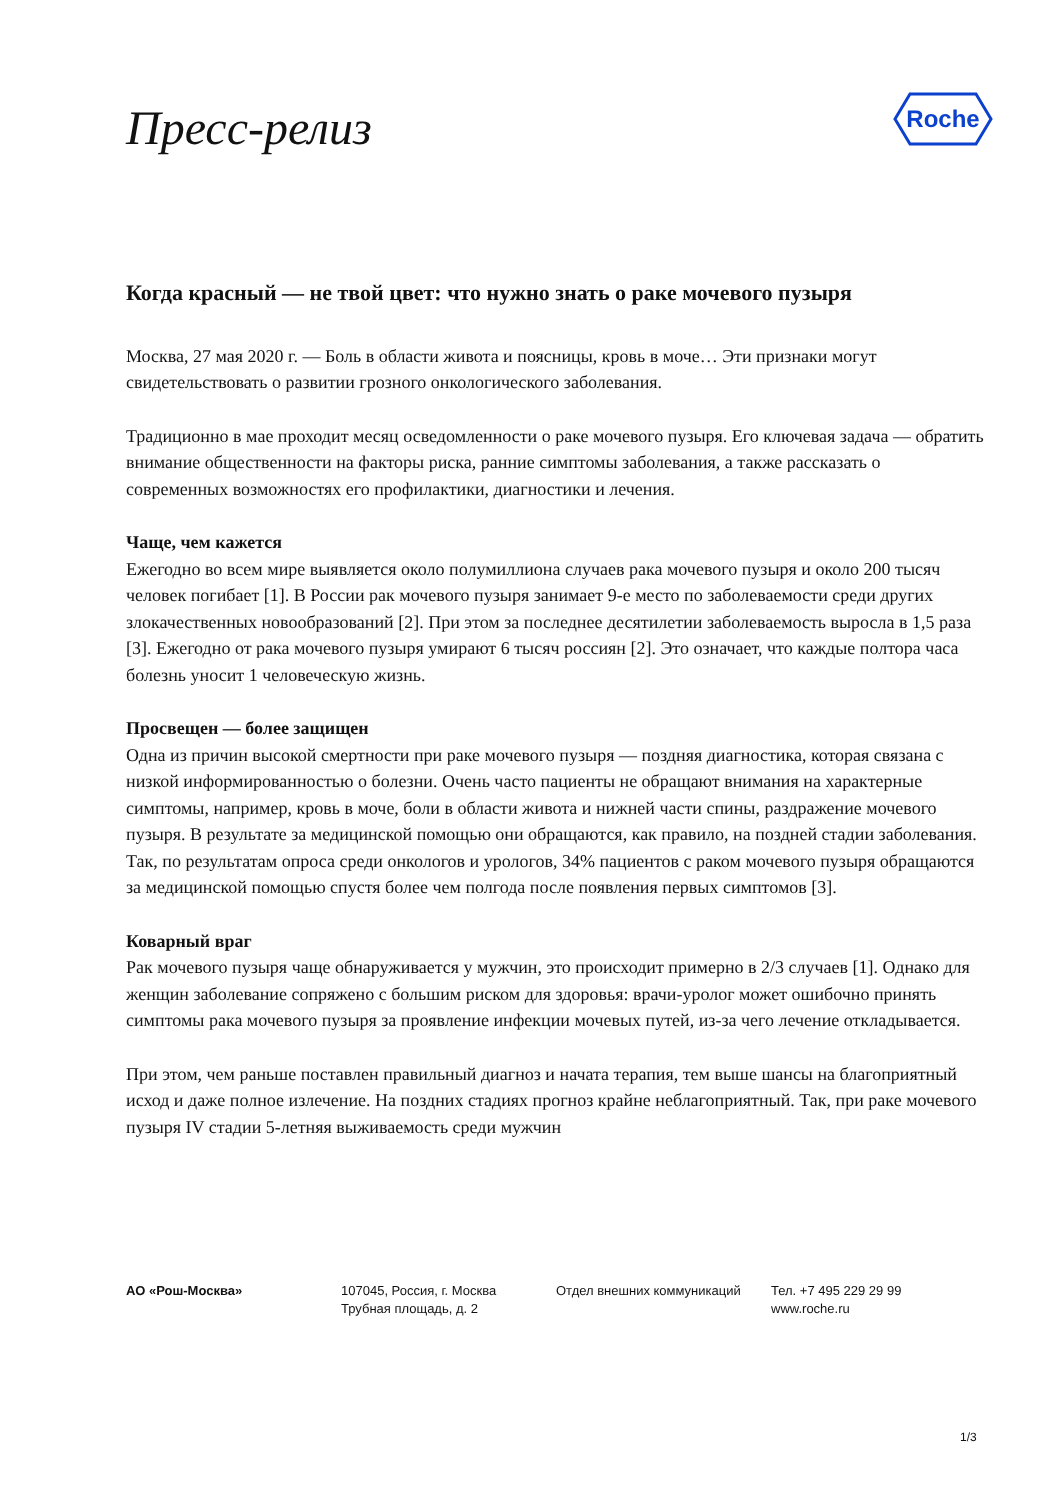Пресс-релиз
Roche
Когда красный — не твой цвет: что нужно знать о раке мочевого пузыря
Москва, 27 мая 2020 г. — Боль в области живота и поясницы, кровь в моче… Эти признаки могут свидетельствовать о развитии грозного онкологического заболевания.
Традиционно в мае проходит месяц осведомленности о раке мочевого пузыря. Его ключевая задача — обратить внимание общественности на факторы риска, ранние симптомы заболевания, а также рассказать о современных возможностях его профилактики, диагностики и лечения.
Чаще, чем кажется
Ежегодно во всем мире выявляется около полумиллиона случаев рака мочевого пузыря и около 200 тысяч человек погибает [1]. В России рак мочевого пузыря занимает 9-е место по заболеваемости среди других злокачественных новообразований [2]. При этом за последнее десятилетии заболеваемость выросла в 1,5 раза [3]. Ежегодно от рака мочевого пузыря умирают 6 тысяч россиян [2]. Это означает, что каждые полтора часа болезнь уносит 1 человеческую жизнь.
Просвещен — более защищен
Одна из причин высокой смертности при раке мочевого пузыря — поздняя диагностика, которая связана с низкой информированностью о болезни. Очень часто пациенты не обращают внимания на характерные симптомы, например, кровь в моче, боли в области живота и нижней части спины, раздражение мочевого пузыря. В результате за медицинской помощью они обращаются, как правило, на поздней стадии заболевания. Так, по результатам опроса среди онкологов и урологов, 34% пациентов с раком мочевого пузыря обращаются за медицинской помощью спустя более чем полгода после появления первых симптомов [3].
Коварный враг
Рак мочевого пузыря чаще обнаруживается у мужчин, это происходит примерно в 2/3 случаев [1]. Однако для женщин заболевание сопряжено с большим риском для здоровья: врачи-уролог может ошибочно принять симптомы рака мочевого пузыря за проявление инфекции мочевых путей, из-за чего лечение откладывается.
При этом, чем раньше поставлен правильный диагноз и начата терапия, тем выше шансы на благоприятный исход и даже полное излечение. На поздних стадиях прогноз крайне неблагоприятный. Так, при раке мочевого пузыря IV стадии 5-летняя выживаемость среди мужчин
АО «Рош-Москва» 107045, Россия, г. Москва
Трубная площадь, д. 2
Отдел внешних коммуникаций Тел. +7 495 229 29 99
www.roche.ru
1/3